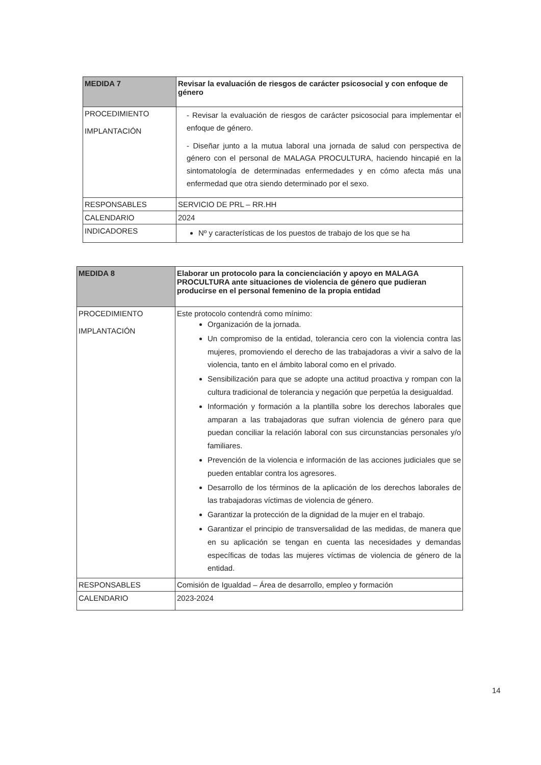| MEDIDA 7 | Revisar la evaluación de riesgos de carácter psicosocial y con enfoque de género |
| PROCEDIMIENTO IMPLANTACIÓN | - Revisar la evaluación de riesgos de carácter psicosocial para implementar el enfoque de género. - Diseñar junto a la mutua laboral una jornada de salud con perspectiva de género con el personal de MALAGA PROCULTURA, haciendo hincapié en la sintomatología de determinadas enfermedades y en cómo afecta más una enfermedad que otra siendo determinado por el sexo. |
| RESPONSABLES | SERVICIO DE PRL – RR.HH |
| CALENDARIO | 2024 |
| INDICADORES | Nº y características de los puestos de trabajo de los que se ha |
| MEDIDA 8 | Elaborar un protocolo para la concienciación y apoyo en MALAGA PROCULTURA ante situaciones de violencia de género que pudieran producirse en el personal femenino de la propia entidad |
| PROCEDIMIENTO IMPLANTACIÓN | Este protocolo contendrá como mínimo: Organización de la jornada. Un compromiso de la entidad, tolerancia cero con la violencia contra las mujeres, promoviendo el derecho de las trabajadoras a vivir a salvo de la violencia, tanto en el ámbito laboral como en el privado. Sensibilización para que se adopte una actitud proactiva y rompan con la cultura tradicional de tolerancia y negación que perpetúa la desigualdad. Información y formación a la plantilla sobre los derechos laborales que amparan a las trabajadoras que sufran violencia de género para que puedan conciliar la relación laboral con sus circunstancias personales y/o familiares. Prevención de la violencia e información de las acciones judiciales que se pueden entablar contra los agresores. Desarrollo de los términos de la aplicación de los derechos laborales de las trabajadoras víctimas de violencia de género. Garantizar la protección de la dignidad de la mujer en el trabajo. Garantizar el principio de transversalidad de las medidas, de manera que en su aplicación se tengan en cuenta las necesidades y demandas específicas de todas las mujeres víctimas de violencia de género de la entidad. |
| RESPONSABLES | Comisión de Igualdad – Área de desarrollo, empleo y formación |
| CALENDARIO | 2023-2024 |
14